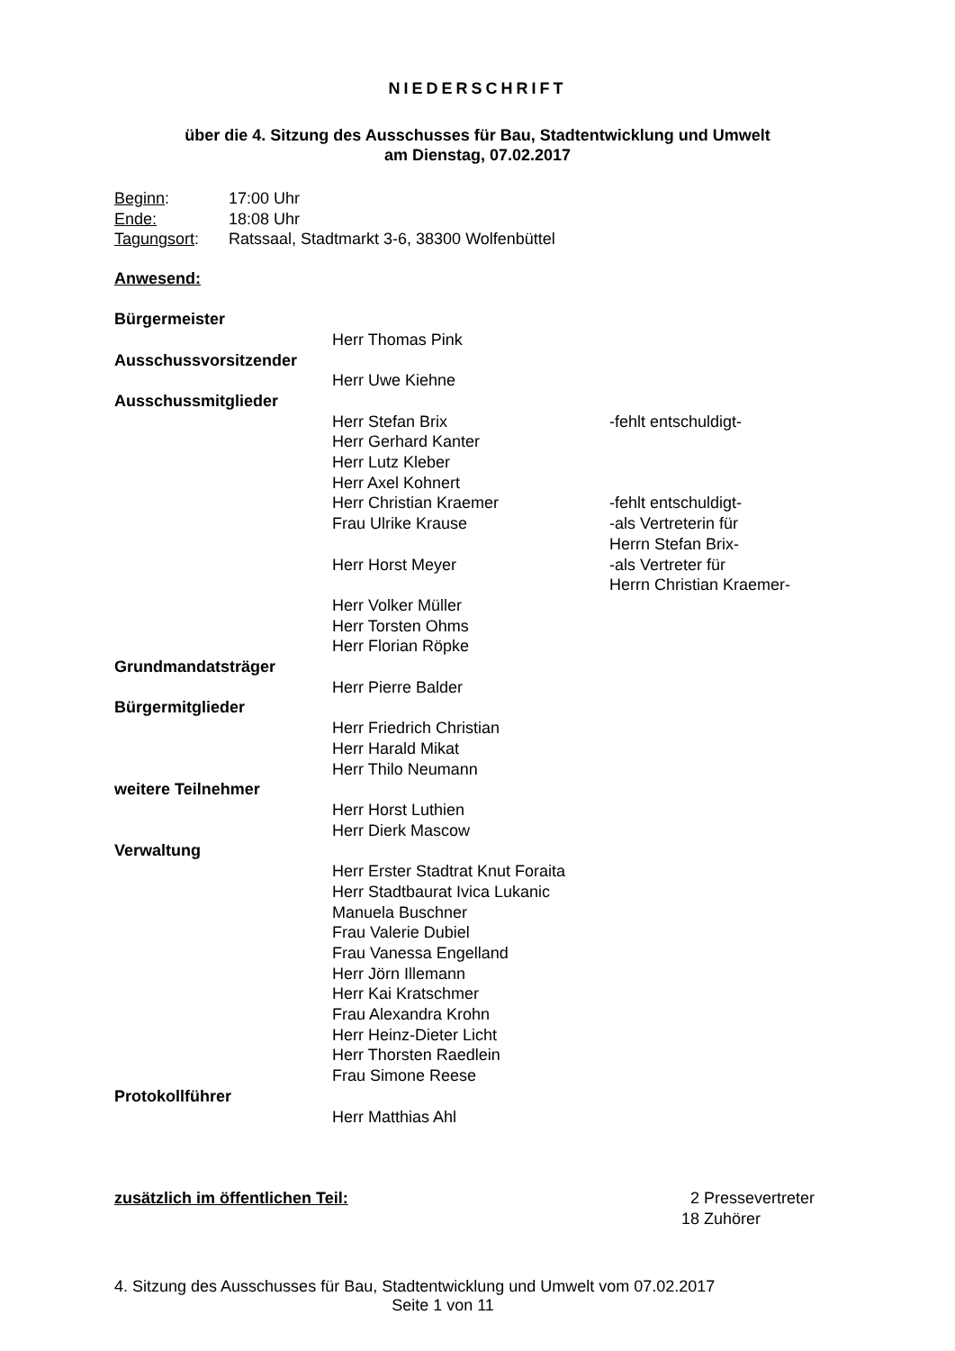NIEDERSCHRIFT
über die 4. Sitzung des Ausschusses für Bau, Stadtentwicklung und Umwelt
am Dienstag, 07.02.2017
| Beginn : | 17:00 Uhr |
| Ende: | 18:08 Uhr |
| Tagungsort : | Ratssaal, Stadtmarkt 3-6, 38300 Wolfenbüttel |
Anwesend:
| Bürgermeister | | |
| | Herr Thomas Pink | |
| Ausschussvorsitzender | | |
| | Herr Uwe Kiehne | |
| Ausschussmitglieder | | |
| | Herr Stefan Brix | -fehlt entschuldigt- |
| | Herr Gerhard Kanter | |
| | Herr Lutz Kleber | |
| | Herr Axel Kohnert | |
| | Herr Christian Kraemer | -fehlt entschuldigt- |
| | Frau Ulrike Krause | -als Vertreterin für Herrn Stefan Brix- |
| | Herr Horst Meyer | -als Vertreter für Herrn Christian Kraemer- |
| | Herr Volker Müller | |
| | Herr Torsten Ohms | |
| | Herr Florian Röpke | |
| Grundmandatsträger | | |
| | Herr Pierre Balder | |
| Bürgermitglieder | | |
| | Herr Friedrich Christian | |
| | Herr Harald Mikat | |
| | Herr Thilo Neumann | |
| weitere Teilnehmer | | |
| | Herr Horst Luthien | |
| | Herr Dierk Mascow | |
| Verwaltung | | |
| | Herr Erster Stadtrat Knut Foraita | |
| | Herr Stadtbaurat Ivica Lukanic | |
| | Manuela Buschner | |
| | Frau Valerie Dubiel | |
| | Frau Vanessa Engelland | |
| | Herr Jörn Illemann | |
| | Herr Kai Kratschmer | |
| | Frau Alexandra Krohn | |
| | Herr Heinz-Dieter Licht | |
| | Herr Thorsten Raedlein | |
| | Frau Simone Reese | |
| Protokollführer | | |
| | Herr Matthias Ahl | |
| zusätzlich im öffentlichen Teil: | 2 | Pressevertreter |
| | 18 | Zuhörer |
4. Sitzung des Ausschusses für Bau, Stadtentwicklung und Umwelt vom 07.02.2017
Seite 1 von 11